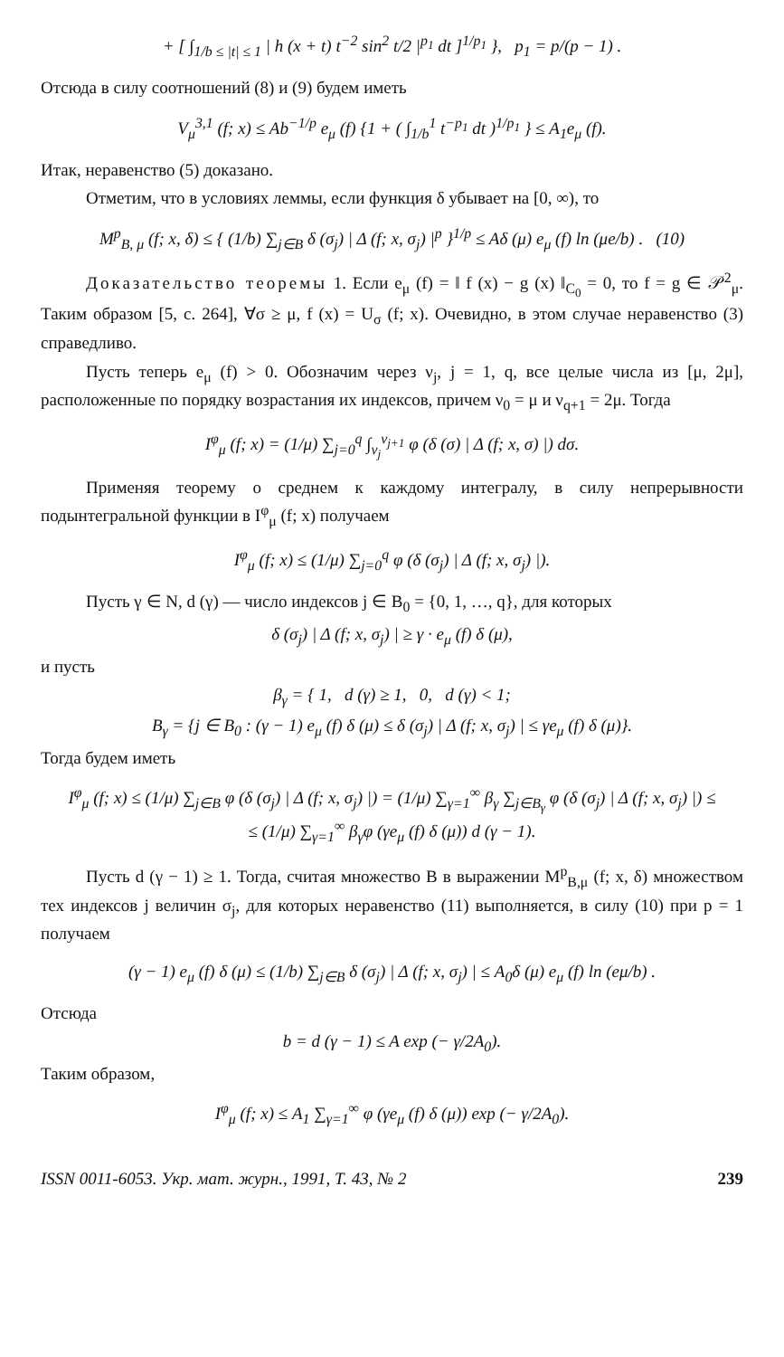+ [ ∫<sub>1/b ≤ |t| ≤ 1</sub> | h (x + t) t<sup>−2</sup> sin<sup>2</sup> t/2 |<sup>p<sub>1</sub></sup> dt ]<sup>1/p<sub>1</sub></sup> }, p<sub>1</sub> = p/(p − 1) .
Отсюда в силу соотношений (8) и (9) будем иметь
V<sub>μ</sub><sup>3,1</sup> (f; x) ≤ Ab<sup>−1/p</sup> e<sub>μ</sub> (f) {1 + ( ∫<sub>1/b</sub><sup>1</sup> t<sup>−p<sub>1</sub></sup> dt )<sup>1/p<sub>1</sub></sup> } ≤ A<sub>1</sub>e<sub>μ</sub> (f).
Итак, неравенство (5) доказано.
Отметим, что в условиях леммы, если функция δ убывает на [0, ∞), то
M<sup>p</sup><sub>B, μ</sub> (f; x, δ) ≤ { (1/b) ∑<sub>j∈B</sub> δ (σ<sub>j</sub>) | Δ (f; x, σ<sub>j</sub>) |<sup>p</sup> }<sup>1/p</sup> ≤ Aδ (μ) e<sub>μ</sub> (f) ln (μe/b) . (10)
Доказательство теоремы 1. Если e<sub>μ</sub> (f) = ‖ f (x) − g (x) ‖<sub>C<sub>0</sub></sub> = 0, то f = g ∈ 𝒫<sup>2</sup><sub>μ</sub>. Таким образом [5, с. 264], ∀σ ≥ μ, f (x) = U<sub>σ</sub> (f; x). Очевидно, в этом случае неравенство (3) справедливо.
Пусть теперь e<sub>μ</sub> (f) > 0. Обозначим через ν<sub>j</sub>, j = 1, q, все целые числа из [μ, 2μ], расположенные по порядку возрастания их индексов, причем ν<sub>0</sub> = μ и ν<sub>q+1</sub> = 2μ. Тогда
I<sup>φ</sup><sub>μ</sub> (f; x) = (1/μ) ∑<sub>j=0</sub><sup>q</sup> ∫<sub>ν<sub>j</sub></sub><sup>ν<sub>j+1</sub></sup> φ (δ (σ) | Δ (f; x, σ) |) dσ.
Применяя теорему о среднем к каждому интегралу, в силу непрерывности подынтегральной функции в I<sup>φ</sup><sub>μ</sub> (f; x) получаем
I<sup>φ</sup><sub>μ</sub> (f; x) ≤ (1/μ) ∑<sub>j=0</sub><sup>q</sup> φ (δ (σ<sub>j</sub>) | Δ (f; x, σ<sub>j</sub>) |).
Пусть γ ∈ N, d (γ) — число индексов j ∈ B<sub>0</sub> = {0, 1, …, q}, для которых
δ (σ<sub>j</sub>) | Δ (f; x, σ<sub>j</sub>) | ≥ γ · e<sub>μ</sub> (f) δ (μ),
и пусть
β<sub>γ</sub> = { 1, d (γ) ≥ 1, 0, d (γ) < 1;
B<sub>γ</sub> = {j ∈ B<sub>0</sub> : (γ − 1) e<sub>μ</sub> (f) δ (μ) ≤ δ (σ<sub>j</sub>) | Δ (f; x, σ<sub>j</sub>) | ≤ γe<sub>μ</sub> (f) δ (μ)}.
Тогда будем иметь
I<sup>φ</sup><sub>μ</sub> (f; x) ≤ (1/μ) ∑<sub>j∈B</sub> φ (δ (σ<sub>j</sub>) | Δ (f; x, σ<sub>j</sub>) |) = (1/μ) ∑<sub>γ=1</sub><sup>∞</sup> β<sub>γ</sub> ∑<sub>j∈B<sub>γ</sub></sub> φ (δ (σ<sub>j</sub>) | Δ (f; x, σ<sub>j</sub>) |) ≤
≤ (1/μ) ∑<sub>γ=1</sub><sup>∞</sup> β<sub>γ</sub>φ (γe<sub>μ</sub> (f) δ (μ)) d (γ − 1).
Пусть d (γ − 1) ≥ 1. Тогда, считая множество B в выражении M<sup>p</sup><sub>B,μ</sub> (f; x, δ) множеством тех индексов j величин σ<sub>j</sub>, для которых неравенство (11) выполняется, в силу (10) при p = 1 получаем
(γ − 1) e<sub>μ</sub> (f) δ (μ) ≤ (1/b) ∑<sub>j∈B</sub> δ (σ<sub>j</sub>) | Δ (f; x, σ<sub>j</sub>) | ≤ A<sub>0</sub>δ (μ) e<sub>μ</sub> (f) ln (eμ/b) .
Отсюда
b = d (γ − 1) ≤ A exp (− γ/2A<sub>0</sub>).
Таким образом,
I<sup>φ</sup><sub>μ</sub> (f; x) ≤ A<sub>1</sub> ∑<sub>γ=1</sub><sup>∞</sup> φ (γe<sub>μ</sub> (f) δ (μ)) exp (− γ/2A<sub>0</sub>).
ISSN 0011-6053. Укр. мат. журн., 1991, Т. 43, № 2 239